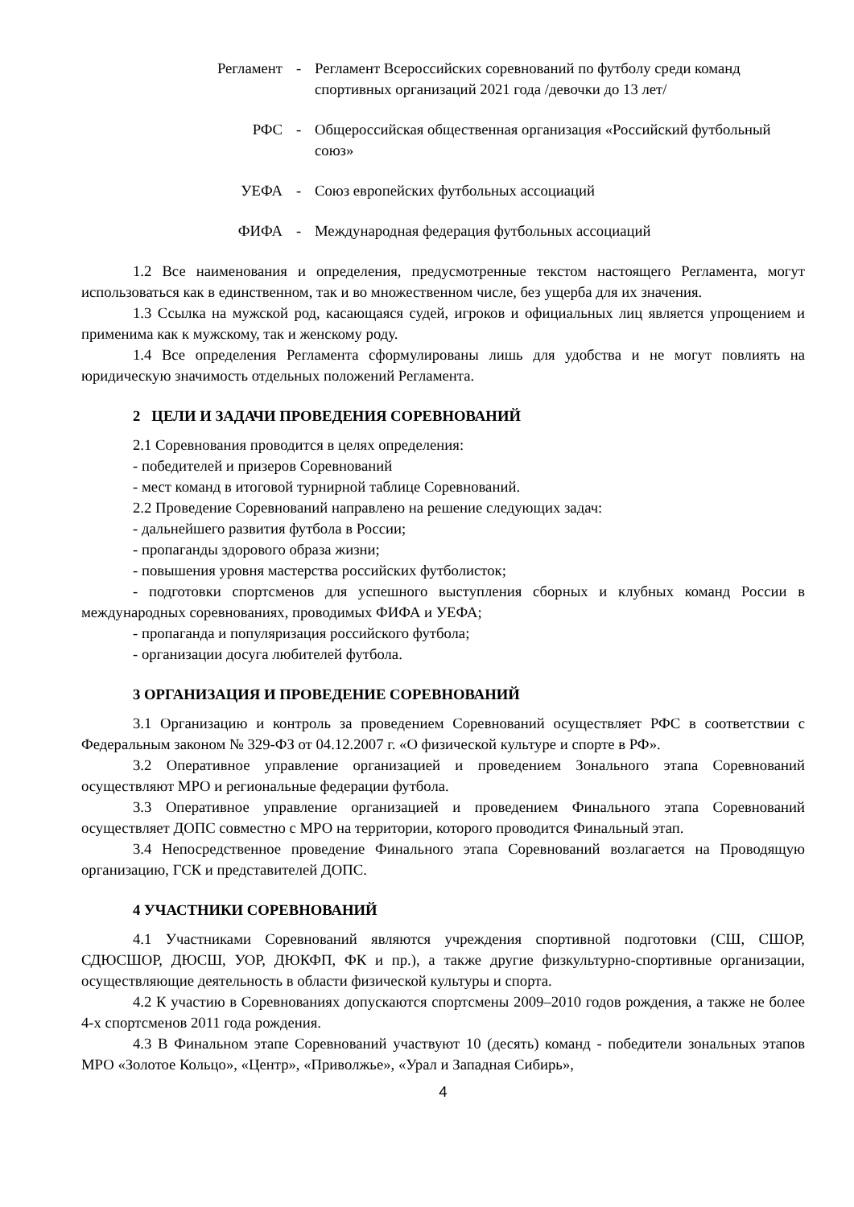Регламент - Регламент Всероссийских соревнований по футболу среди команд спортивных организаций 2021 года /девочки до 13 лет/
РФС - Общероссийская общественная организация «Российский футбольный союз»
УЕФА - Союз европейских футбольных ассоциаций
ФИФА - Международная федерация футбольных ассоциаций
1.2 Все наименования и определения, предусмотренные текстом настоящего Регламента, могут использоваться как в единственном, так и во множественном числе, без ущерба для их значения.
1.3 Ссылка на мужской род, касающаяся судей, игроков и официальных лиц является упрощением и применима как к мужскому, так и женскому роду.
1.4 Все определения Регламента сформулированы лишь для удобства и не могут повлиять на юридическую значимость отдельных положений Регламента.
2 ЦЕЛИ И ЗАДАЧИ ПРОВЕДЕНИЯ СОРЕВНОВАНИЙ
2.1 Соревнования проводится в целях определения:
- победителей и призеров Соревнований
- мест команд в итоговой турнирной таблице Соревнований.
2.2 Проведение Соревнований направлено на решение следующих задач:
- дальнейшего развития футбола в России;
- пропаганды здорового образа жизни;
- повышения уровня мастерства российских футболисток;
- подготовки спортсменов для успешного выступления сборных и клубных команд России в международных соревнованиях, проводимых ФИФА и УЕФА;
- пропаганда и популяризация российского футбола;
- организации досуга любителей футбола.
3 ОРГАНИЗАЦИЯ И ПРОВЕДЕНИЕ СОРЕВНОВАНИЙ
3.1 Организацию и контроль за проведением Соревнований осуществляет РФС в соответствии с Федеральным законом № 329-ФЗ от 04.12.2007 г. «О физической культуре и спорте в РФ».
3.2 Оперативное управление организацией и проведением Зонального этапа Соревнований осуществляют МРО и региональные федерации футбола.
3.3 Оперативное управление организацией и проведением Финального этапа Соревнований осуществляет ДОПС совместно с МРО на территории, которого проводится Финальный этап.
3.4 Непосредственное проведение Финального этапа Соревнований возлагается на Проводящую организацию, ГСК и представителей ДОПС.
4 УЧАСТНИКИ СОРЕВНОВАНИЙ
4.1 Участниками Соревнований являются учреждения спортивной подготовки (СШ, СШОР, СДЮСШОР, ДЮСШ, УОР, ДЮКФП, ФК и пр.), а также другие физкультурно-спортивные организации, осуществляющие деятельность в области физической культуры и спорта.
4.2 К участию в Соревнованиях допускаются спортсмены 2009–2010 годов рождения, а также не более 4-х спортсменов 2011 года рождения.
4.3 В Финальном этапе Соревнований участвуют 10 (десять) команд - победители зональных этапов МРО «Золотое Кольцо», «Центр», «Приволжье», «Урал и Западная Сибирь»,
4